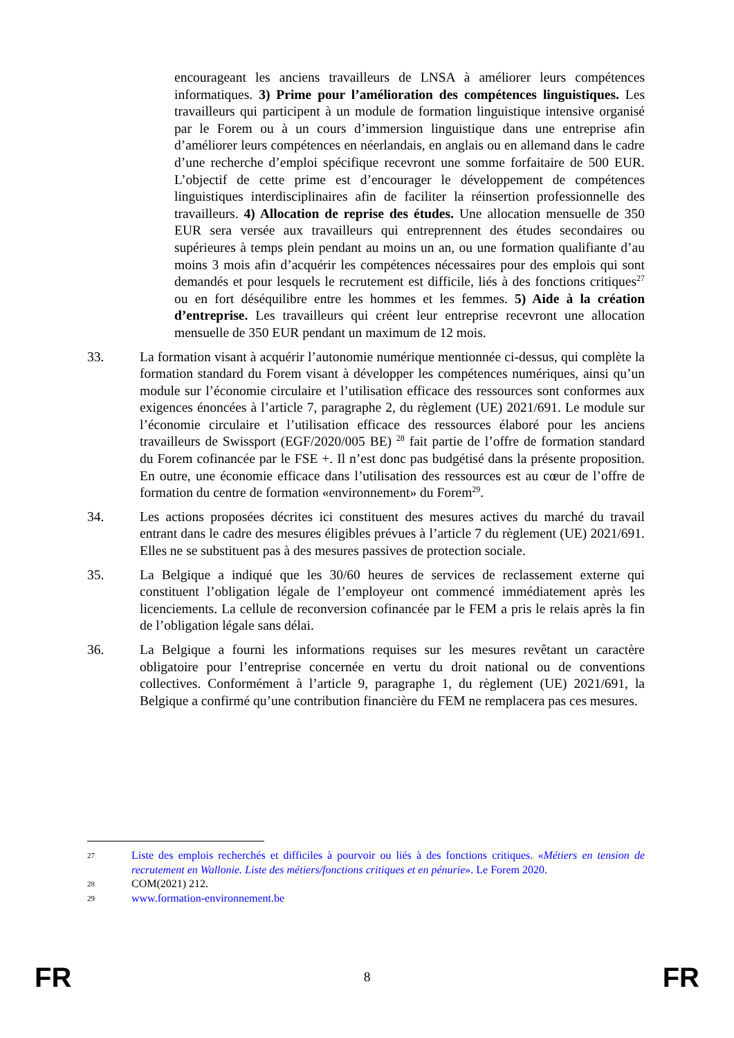encourageant les anciens travailleurs de LNSA à améliorer leurs compétences informatiques. 3) Prime pour l’amélioration des compétences linguistiques. Les travailleurs qui participent à un module de formation linguistique intensive organisé par le Forem ou à un cours d’immersion linguistique dans une entreprise afin d’améliorer leurs compétences en néerlandais, en anglais ou en allemand dans le cadre d’une recherche d’emploi spécifique recevront une somme forfaitaire de 500 EUR. L’objectif de cette prime est d’encourager le développement de compétences linguistiques interdisciplinaires afin de faciliter la réinsertion professionnelle des travailleurs. 4) Allocation de reprise des études. Une allocation mensuelle de 350 EUR sera versée aux travailleurs qui entreprennent des études secondaires ou supérieures à temps plein pendant au moins un an, ou une formation qualifiante d’au moins 3 mois afin d’acquérir les compétences nécessaires pour des emplois qui sont demandés et pour lesquels le recrutement est difficile, liés à des fonctions critiques<sup>27</sup> ou en fort déséquilibre entre les hommes et les femmes. 5) Aide à la création d’entreprise. Les travailleurs qui créent leur entreprise recevront une allocation mensuelle de 350 EUR pendant un maximum de 12 mois.
33. La formation visant à acquérir l’autonomie numérique mentionnée ci-dessus, qui complète la formation standard du Forem visant à développer les compétences numériques, ainsi qu’un module sur l’économie circulaire et l’utilisation efficace des ressources sont conformes aux exigences énoncées à l’article 7, paragraphe 2, du règlement (UE) 2021/691. Le module sur l’économie circulaire et l’utilisation efficace des ressources élaboré pour les anciens travailleurs de Swissport (EGF/2020/005 BE) <sup>28</sup> fait partie de l’offre de formation standard du Forem cofinancée par le FSE +. Il n’est donc pas budgétisé dans la présente proposition. En outre, une économie efficace dans l’utilisation des ressources est au cœur de l’offre de formation du centre de formation «environnement» du Forem<sup>29</sup>.
34. Les actions proposées décrites ici constituent des mesures actives du marché du travail entrant dans le cadre des mesures éligibles prévues à l’article 7 du règlement (UE) 2021/691. Elles ne se substituent pas à des mesures passives de protection sociale.
35. La Belgique a indiqué que les 30/60 heures de services de reclassement externe qui constituent l’obligation légale de l’employeur ont commencé immédiatement après les licenciements. La cellule de reconversion cofinancée par le FEM a pris le relais après la fin de l’obligation légale sans délai.
36. La Belgique a fourni les informations requises sur les mesures revêtant un caractère obligatoire pour l’entreprise concernée en vertu du droit national ou de conventions collectives. Conformément à l’article 9, paragraphe 1, du règlement (UE) 2021/691, la Belgique a confirmé qu’une contribution financière du FEM ne remplacera pas ces mesures.
27
Liste des emplois recherchés et difficiles à pourvoir ou liés à des fonctions critiques. «Métiers en tension de recrutement en Wallonie. Liste des métiers/fonctions critiques et en pénurie». Le Forem 2020.
28
COM(2021) 212.
29
www.formation-environnement.be
FR 8 FR